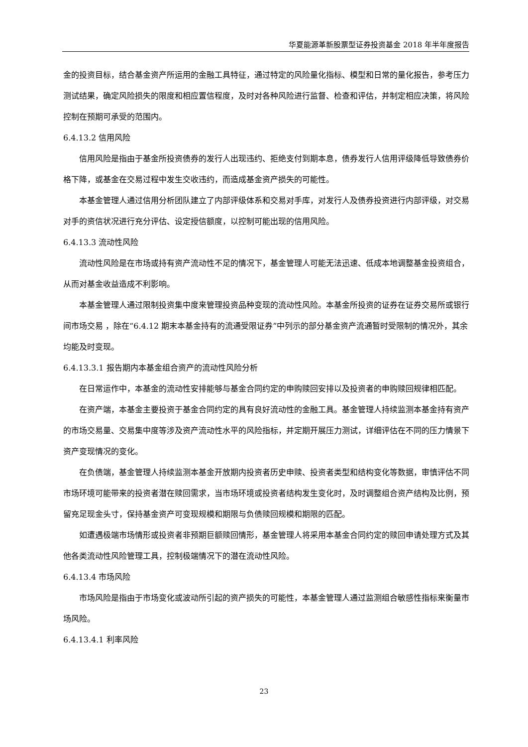华夏能源革新股票型证券投资基金 2018 年半年度报告
金的投资目标，结合基金资产所运用的金融工具特征，通过特定的风险量化指标、模型和日常的量化报告，参考压力测试结果，确定风险损失的限度和相应置信程度，及时对各种风险进行监督、检查和评估，并制定相应决策，将风险控制在预期可承受的范围内。
6.4.13.2 信用风险
信用风险是指由于基金所投资债券的发行人出现违约、拒绝支付到期本息，债券发行人信用评级降低导致债券价格下降，或基金在交易过程中发生交收违约，而造成基金资产损失的可能性。
本基金管理人通过信用分析团队建立了内部评级体系和交易对手库，对发行人及债券投资进行内部评级，对交易对手的资信状况进行充分评估、设定授信额度，以控制可能出现的信用风险。
6.4.13.3 流动性风险
流动性风险是在市场或持有资产流动性不足的情况下，基金管理人可能无法迅速、低成本地调整基金投资组合，从而对基金收益造成不利影响。
本基金管理人通过限制投资集中度来管理投资品种变现的流动性风险。本基金所投资的证券在证券交易所或银行间市场交易 ，除在“6.4.12 期末本基金持有的流通受限证券”中列示的部分基金资产流通暂时受限制的情况外，其余均能及时变现。
6.4.13.3.1 报告期内本基金组合资产的流动性风险分析
在日常运作中，本基金的流动性安排能够与基金合同约定的申购赎回安排以及投资者的申购赎回规律相匹配。
在资产端，本基金主要投资于基金合同约定的具有良好流动性的金融工具。基金管理人持续监测本基金持有资产的市场交易量、交易集中度等涉及资产流动性水平的风险指标，并定期开展压力测试，详细评估在不同的压力情景下资产变现情况的变化。
在负债端，基金管理人持续监测本基金开放期内投资者历史申赎、投资者类型和结构变化等数据，审慎评估不同市场环境可能带来的投资者潜在赎回需求，当市场环境或投资者结构发生变化时，及时调整组合资产结构及比例，预留充足现金头寸，保持基金资产可变现规模和期限与负债赎回规模和期限的匹配。
如遭遇极端市场情形或投资者非预期巨额赎回情形，基金管理人将采用本基金合同约定的赎回申请处理方式及其他各类流动性风险管理工具，控制极端情况下的潜在流动性风险。
6.4.13.4 市场风险
市场风险是指由于市场变化或波动所引起的资产损失的可能性，本基金管理人通过监测组合敏感性指标来衡量市场风险。
6.4.13.4.1 利率风险
23